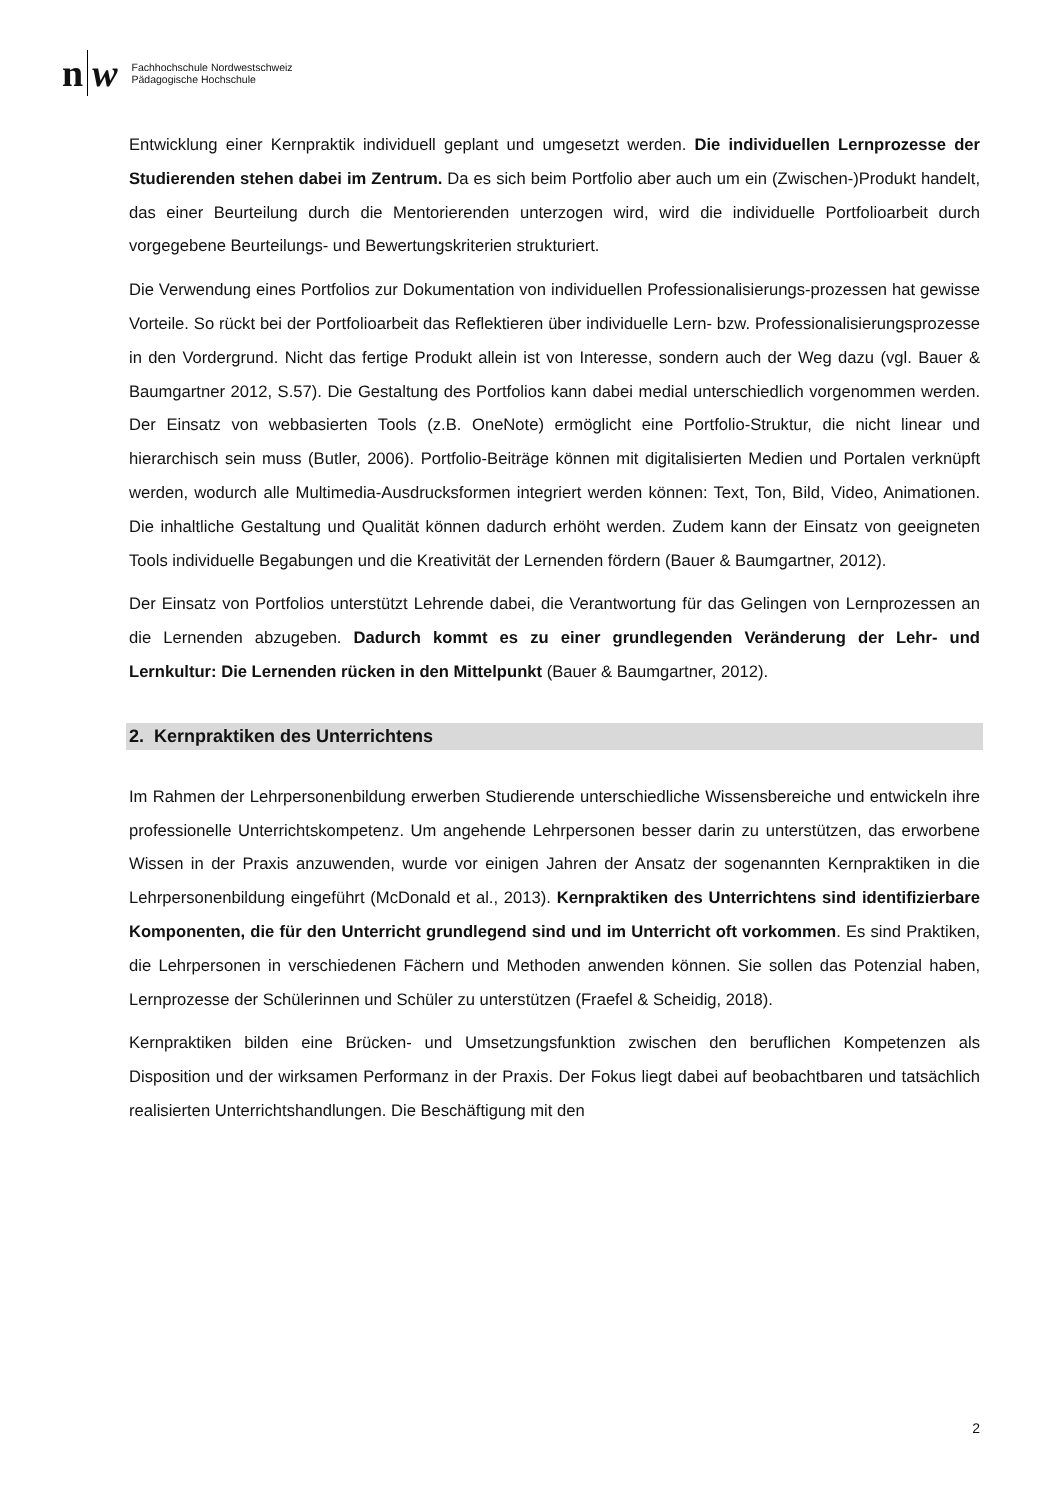n w
Fachhochschule Nordwestschweiz
Pädagogische Hochschule
Entwicklung einer Kernpraktik individuell geplant und umgesetzt werden. Die individuellen Lernprozesse der Studierenden stehen dabei im Zentrum. Da es sich beim Portfolio aber auch um ein (Zwischen-)Produkt handelt, das einer Beurteilung durch die Mentorierenden unterzogen wird, wird die individuelle Portfolioarbeit durch vorgegebene Beurteilungs- und Bewertungskriterien strukturiert.
Die Verwendung eines Portfolios zur Dokumentation von individuellen Professionalisierungs-prozessen hat gewisse Vorteile. So rückt bei der Portfolioarbeit das Reflektieren über individuelle Lern- bzw. Professionalisierungsprozesse in den Vordergrund. Nicht das fertige Produkt allein ist von Interesse, sondern auch der Weg dazu (vgl. Bauer & Baumgartner 2012, S.57). Die Gestaltung des Portfolios kann dabei medial unterschiedlich vorgenommen werden. Der Einsatz von webbasierten Tools (z.B. OneNote) ermöglicht eine Portfolio-Struktur, die nicht linear und hierarchisch sein muss (Butler, 2006). Portfolio-Beiträge können mit digitalisierten Medien und Portalen verknüpft werden, wodurch alle Multimedia-Ausdrucksformen integriert werden können: Text, Ton, Bild, Video, Animationen. Die inhaltliche Gestaltung und Qualität können dadurch erhöht werden. Zudem kann der Einsatz von geeigneten Tools individuelle Begabungen und die Kreativität der Lernenden fördern (Bauer & Baumgartner, 2012).
Der Einsatz von Portfolios unterstützt Lehrende dabei, die Verantwortung für das Gelingen von Lernprozessen an die Lernenden abzugeben. Dadurch kommt es zu einer grundlegenden Veränderung der Lehr- und Lernkultur: Die Lernenden rücken in den Mittelpunkt (Bauer & Baumgartner, 2012).
2. Kernpraktiken des Unterrichtens
Im Rahmen der Lehrpersonenbildung erwerben Studierende unterschiedliche Wissensbereiche und entwickeln ihre professionelle Unterrichtskompetenz. Um angehende Lehrpersonen besser darin zu unterstützen, das erworbene Wissen in der Praxis anzuwenden, wurde vor einigen Jahren der Ansatz der sogenannten Kernpraktiken in die Lehrpersonenbildung eingeführt (McDonald et al., 2013). Kernpraktiken des Unterrichtens sind identifizierbare Komponenten, die für den Unterricht grundlegend sind und im Unterricht oft vorkommen. Es sind Praktiken, die Lehrpersonen in verschiedenen Fächern und Methoden anwenden können. Sie sollen das Potenzial haben, Lernprozesse der Schülerinnen und Schüler zu unterstützen (Fraefel & Scheidig, 2018).
Kernpraktiken bilden eine Brücken- und Umsetzungsfunktion zwischen den beruflichen Kompetenzen als Disposition und der wirksamen Performanz in der Praxis. Der Fokus liegt dabei auf beobachtbaren und tatsächlich realisierten Unterrichtshandlungen. Die Beschäftigung mit den
2